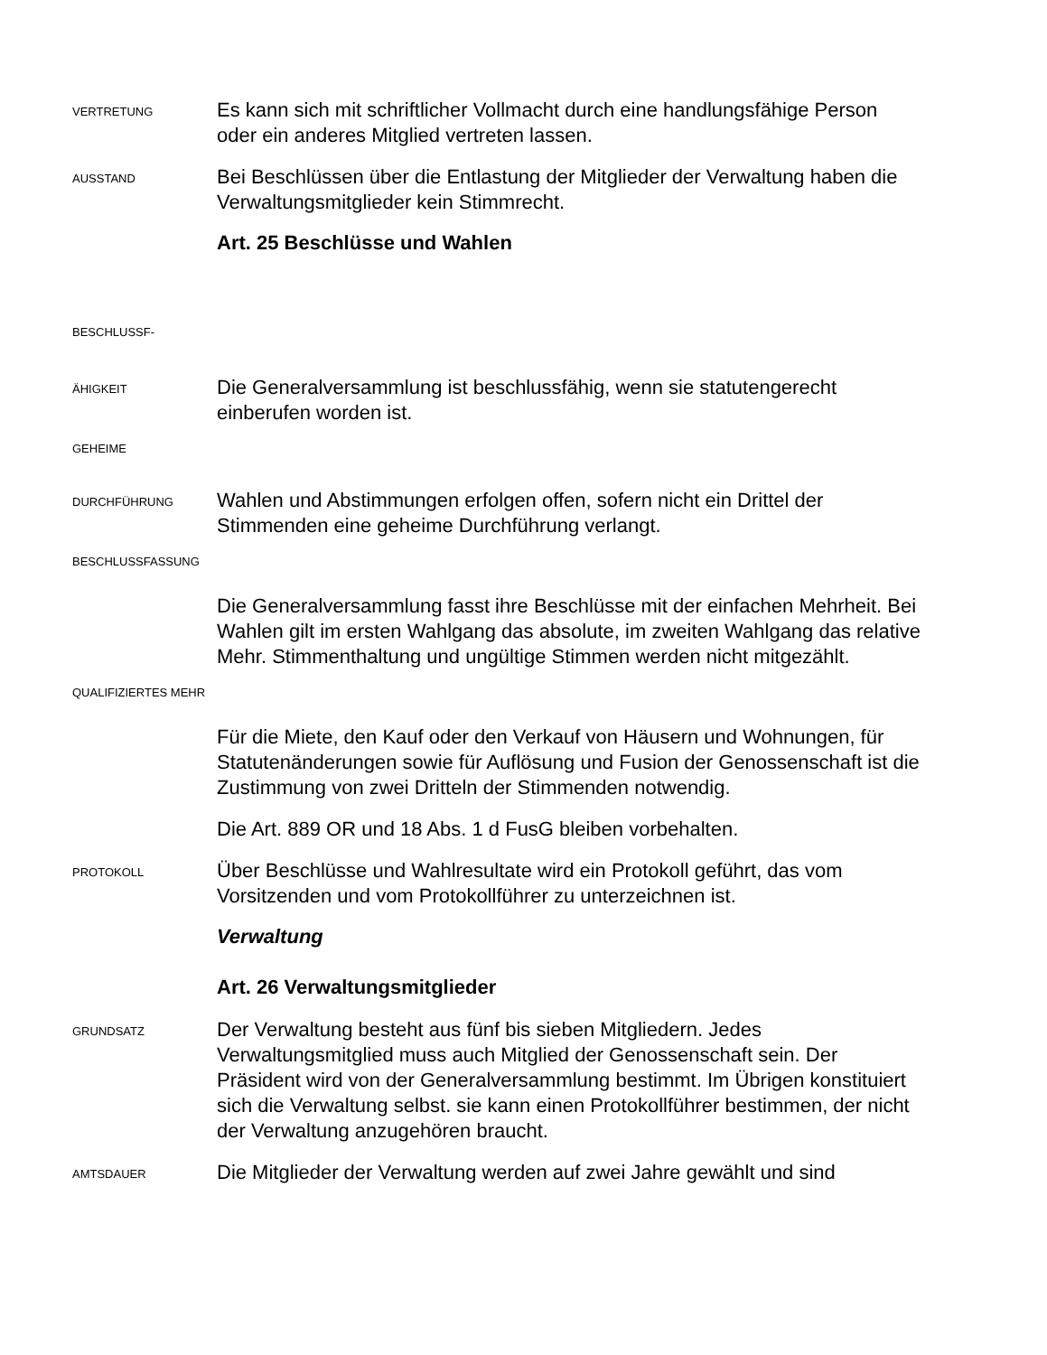VERTRETUNG
Es kann sich mit schriftlicher Vollmacht durch eine handlungsfähige Person oder ein anderes Mitglied vertreten lassen.
AUSSTAND
Bei Beschlüssen über die Entlastung der Mitglieder der Verwaltung haben die Verwaltungsmitglieder kein Stimmrecht.
Art. 25 Beschlüsse und Wahlen
BESCHLUSSF-
ÄHIGKEIT
Die Generalversammlung ist beschlussfähig, wenn sie statutengerecht einberufen worden ist.
GEHEIME
DURCHFÜHRUNG
Wahlen und Abstimmungen erfolgen offen, sofern nicht ein Drittel der Stimmenden eine geheime Durchführung verlangt.
BESCHLUSSFASSUNG
Die Generalversammlung fasst ihre Beschlüsse mit der einfachen Mehrheit. Bei Wahlen gilt im ersten Wahlgang das absolute, im zweiten Wahlgang das relative Mehr. Stimmenthaltung und ungültige Stimmen werden nicht mitgezählt.
QUALIFIZIERTES MEHR
Für die Miete, den Kauf oder den Verkauf von Häusern und Wohnungen, für Statutenänderungen sowie für Auflösung und Fusion der Genossenschaft ist die Zustimmung von zwei Dritteln der Stimmenden notwendig.
Die Art. 889 OR und 18 Abs. 1 d FusG bleiben vorbehalten.
PROTOKOLL
Über Beschlüsse und Wahlresultate wird ein Protokoll geführt, das vom Vorsitzenden und vom Protokollführer zu unterzeichnen ist.
Verwaltung
Art. 26 Verwaltungsmitglieder
GRUNDSATZ
Der Verwaltung besteht aus fünf bis sieben Mitgliedern. Jedes Verwaltungsmitglied muss auch Mitglied der Genossenschaft sein. Der Präsident wird von der Generalversammlung bestimmt. Im Übrigen konstituiert sich die Verwaltung selbst. sie kann einen Protokollführer bestimmen, der nicht der Verwaltung anzugehören braucht.
AMTSDAUER
Die Mitglieder der Verwaltung werden auf zwei Jahre gewählt und sind